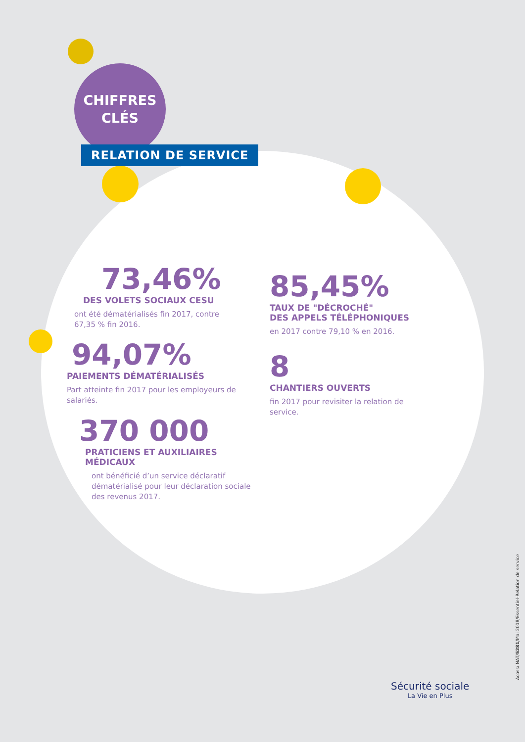CHIFFRES
CLÉS
RELATION DE SERVICE
73,46%
DES VOLETS SOCIAUX CESU
ont été dématérialisés fin 2017, contre 67,35 % fin 2016.
94,07%
PAIEMENTS DÉMATÉRIALISÉS
Part atteinte fin 2017 pour les employeurs de salariés.
370 000
PRATICIENS ET AUXILIAIRES MÉDICAUX
ont bénéficié d’un service déclaratif dématérialisé pour leur déclaration sociale des revenus 2017.
85,45%
TAUX DE "DÉCROCHÉ"
DES APPELS TÉLÉPHONIQUES
en 2017 contre 79,10 % en 2016.
8
CHANTIERS OUVERTS
fin 2017 pour revisiter la relation de service.
Acoss/ NAT/5281/Mai 2018/Essentiel-Relation de service
Sécurité sociale
La Vie en Plus